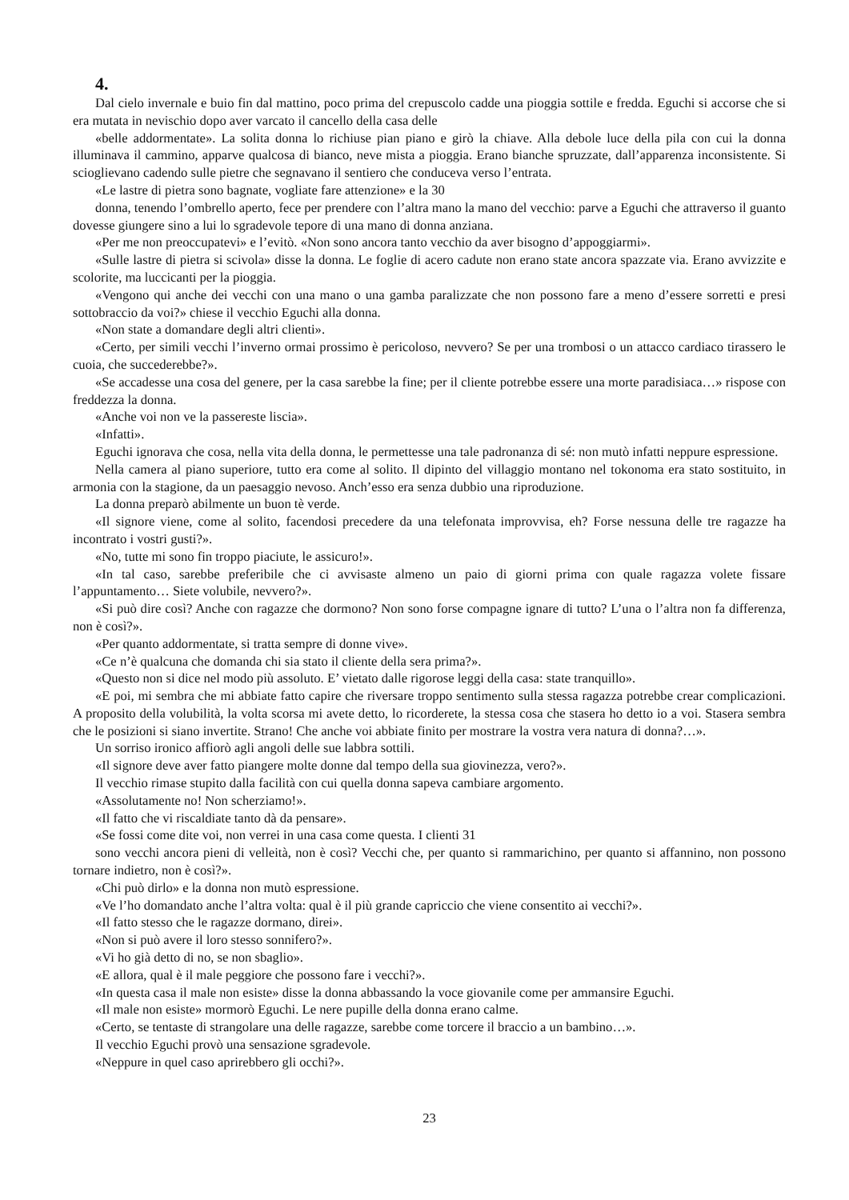4.
Dal cielo invernale e buio fin dal mattino, poco prima del crepuscolo cadde una pioggia sottile e fredda. Eguchi si accorse che si era mutata in nevischio dopo aver varcato il cancello della casa delle
«belle addormentate». La solita donna lo richiuse pian piano e girò la chiave. Alla debole luce della pila con cui la donna illuminava il cammino, apparve qualcosa di bianco, neve mista a pioggia. Erano bianche spruzzate, dall’apparenza inconsistente. Si scioglievano cadendo sulle pietre che segnavano il sentiero che conduceva verso l’entrata.
«Le lastre di pietra sono bagnate, vogliate fare attenzione» e la 30
donna, tenendo l’ombrello aperto, fece per prendere con l’altra mano la mano del vecchio: parve a Eguchi che attraverso il guanto dovesse giungere sino a lui lo sgradevole tepore di una mano di donna anziana.
«Per me non preoccupatevi» e l’evitò. «Non sono ancora tanto vecchio da aver bisogno d’appoggiarmi».
«Sulle lastre di pietra si scivola» disse la donna. Le foglie di acero cadute non erano state ancora spazzate via. Erano avvizzite e scolorite, ma luccicanti per la pioggia.
«Vengono qui anche dei vecchi con una mano o una gamba paralizzate che non possono fare a meno d’essere sorretti e presi sottobraccio da voi?» chiese il vecchio Eguchi alla donna.
«Non state a domandare degli altri clienti».
«Certo, per simili vecchi l’inverno ormai prossimo è pericoloso, nevvero? Se per una trombosi o un attacco cardiaco tirassero le cuoia, che succederebbe?».
«Se accadesse una cosa del genere, per la casa sarebbe la fine; per il cliente potrebbe essere una morte paradisiaca…» rispose con freddezza la donna.
«Anche voi non ve la passereste liscia».
«Infatti».
Eguchi ignorava che cosa, nella vita della donna, le permettesse una tale padronanza di sé: non mutò infatti neppure espressione.
Nella camera al piano superiore, tutto era come al solito. Il dipinto del villaggio montano nel tokonoma era stato sostituito, in armonia con la stagione, da un paesaggio nevoso. Anch’esso era senza dubbio una riproduzione.
La donna preparò abilmente un buon tè verde.
«Il signore viene, come al solito, facendosi precedere da una telefonata improvvisa, eh? Forse nessuna delle tre ragazze ha incontrato i vostri gusti?».
«No, tutte mi sono fin troppo piaciute, le assicuro!».
«In tal caso, sarebbe preferibile che ci avvisaste almeno un paio di giorni prima con quale ragazza volete fissare l’appuntamento… Siete volubile, nevvero?».
«Si può dire così? Anche con ragazze che dormono? Non sono forse compagne ignare di tutto? L’una o l’altra non fa differenza, non è così?».
«Per quanto addormentate, si tratta sempre di donne vive».
«Ce n’è qualcuna che domanda chi sia stato il cliente della sera prima?».
«Questo non si dice nel modo più assoluto. E’ vietato dalle rigorose leggi della casa: state tranquillo».
«E poi, mi sembra che mi abbiate fatto capire che riversare troppo sentimento sulla stessa ragazza potrebbe crear complicazioni. A proposito della volubilità, la volta scorsa mi avete detto, lo ricorderete, la stessa cosa che stasera ho detto io a voi. Stasera sembra che le posizioni si siano invertite. Strano! Che anche voi abbiate finito per mostrare la vostra vera natura di donna?…».
Un sorriso ironico affiorò agli angoli delle sue labbra sottili.
«Il signore deve aver fatto piangere molte donne dal tempo della sua giovinezza, vero?».
Il vecchio rimase stupito dalla facilità con cui quella donna sapeva cambiare argomento.
«Assolutamente no! Non scherziamo!».
«Il fatto che vi riscaldiate tanto dà da pensare».
«Se fossi come dite voi, non verrei in una casa come questa. I clienti 31
sono vecchi ancora pieni di velleità, non è così? Vecchi che, per quanto si rammarichino, per quanto si affannino, non possono tornare indietro, non è così?».
«Chi può dirlo» e la donna non mutò espressione.
«Ve l’ho domandato anche l’altra volta: qual è il più grande capriccio che viene consentito ai vecchi?».
«Il fatto stesso che le ragazze dormano, direi».
«Non si può avere il loro stesso sonnifero?».
«Vi ho già detto di no, se non sbaglio».
«E allora, qual è il male peggiore che possono fare i vecchi?».
«In questa casa il male non esiste» disse la donna abbassando la voce giovanile come per ammansire Eguchi.
«Il male non esiste» mormorò Eguchi. Le nere pupille della donna erano calme.
«Certo, se tentaste di strangolare una delle ragazze, sarebbe come torcere il braccio a un bambino…».
Il vecchio Eguchi provò una sensazione sgradevole.
«Neppure in quel caso aprirebbero gli occhi?».
23